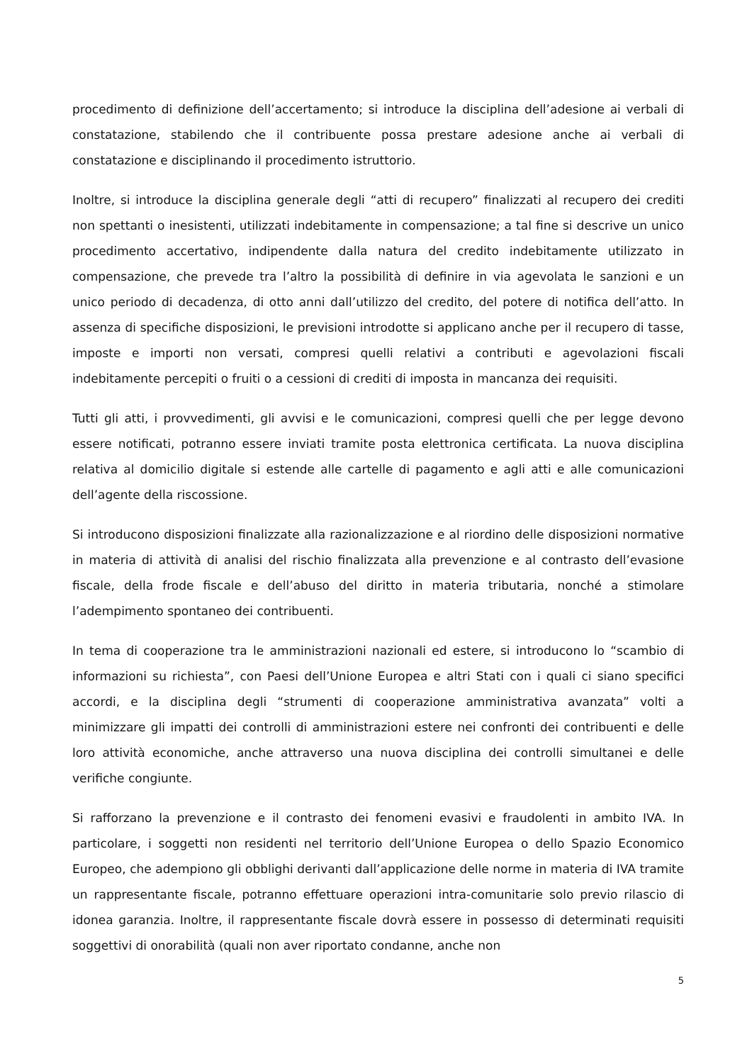procedimento di definizione dell’accertamento; si introduce la disciplina dell’adesione ai verbali di constatazione, stabilendo che il contribuente possa prestare adesione anche ai verbali di constatazione e disciplinando il procedimento istruttorio.
Inoltre, si introduce la disciplina generale degli “atti di recupero” finalizzati al recupero dei crediti non spettanti o inesistenti, utilizzati indebitamente in compensazione; a tal fine si descrive un unico procedimento accertativo, indipendente dalla natura del credito indebitamente utilizzato in compensazione, che prevede tra l’altro la possibilità di definire in via agevolata le sanzioni e un unico periodo di decadenza, di otto anni dall’utilizzo del credito, del potere di notifica dell’atto. In assenza di specifiche disposizioni, le previsioni introdotte si applicano anche per il recupero di tasse, imposte e importi non versati, compresi quelli relativi a contributi e agevolazioni fiscali indebitamente percepiti o fruiti o a cessioni di crediti di imposta in mancanza dei requisiti.
Tutti gli atti, i provvedimenti, gli avvisi e le comunicazioni, compresi quelli che per legge devono essere notificati, potranno essere inviati tramite posta elettronica certificata. La nuova disciplina relativa al domicilio digitale si estende alle cartelle di pagamento e agli atti e alle comunicazioni dell’agente della riscossione.
Si introducono disposizioni finalizzate alla razionalizzazione e al riordino delle disposizioni normative in materia di attività di analisi del rischio finalizzata alla prevenzione e al contrasto dell’evasione fiscale, della frode fiscale e dell’abuso del diritto in materia tributaria, nonché a stimolare l’adempimento spontaneo dei contribuenti.
In tema di cooperazione tra le amministrazioni nazionali ed estere, si introducono lo “scambio di informazioni su richiesta”, con Paesi dell’Unione Europea e altri Stati con i quali ci siano specifici accordi, e la disciplina degli “strumenti di cooperazione amministrativa avanzata” volti a minimizzare gli impatti dei controlli di amministrazioni estere nei confronti dei contribuenti e delle loro attività economiche, anche attraverso una nuova disciplina dei controlli simultanei e delle verifiche congiunte.
Si rafforzano la prevenzione e il contrasto dei fenomeni evasivi e fraudolenti in ambito IVA. In particolare, i soggetti non residenti nel territorio dell’Unione Europea o dello Spazio Economico Europeo, che adempiono gli obblighi derivanti dall’applicazione delle norme in materia di IVA tramite un rappresentante fiscale, potranno effettuare operazioni intra-comunitarie solo previo rilascio di idonea garanzia. Inoltre, il rappresentante fiscale dovrà essere in possesso di determinati requisiti soggettivi di onorabilità (quali non aver riportato condanne, anche non
5